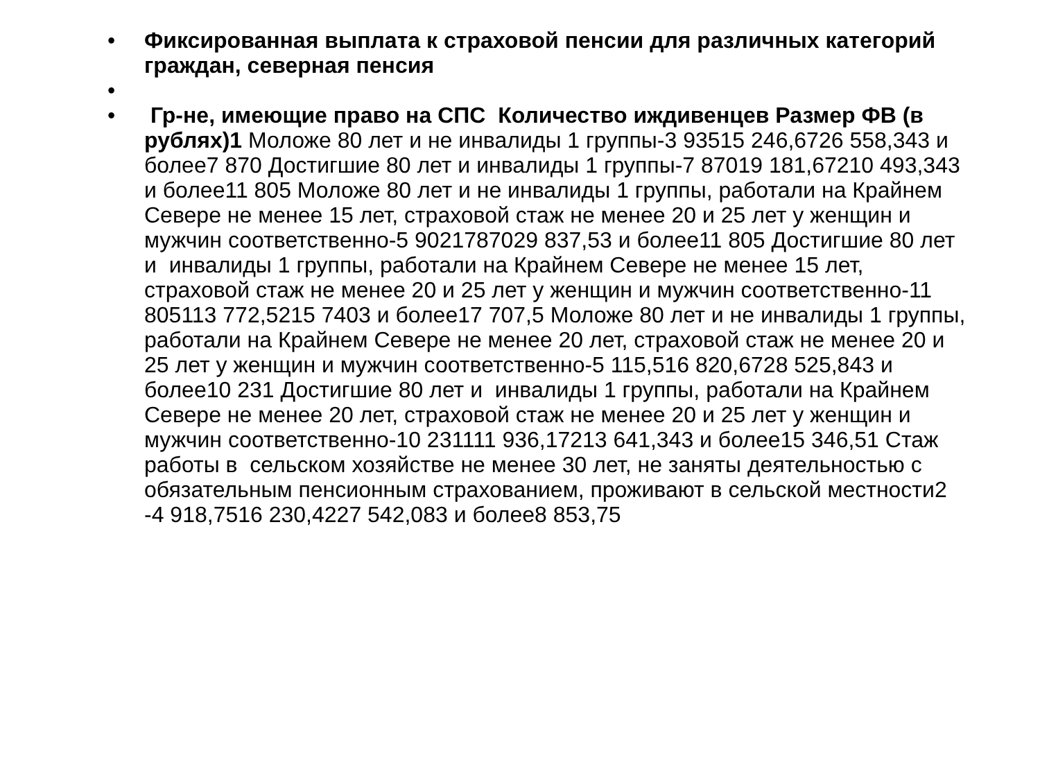• Фиксированная выплата к страховой пенсии для различных категорий граждан, северная пенсия
•
• Гр-не, имеющие право на СПС Количество иждивенцев Размер ФВ (в рублях)1 Моложе 80 лет и не инвалиды 1 группы-3 93515 246,6726 558,343 и более7 870 Достигшие 80 лет и инвалиды 1 группы-7 87019 181,67210 493,343 и более11 805 Моложе 80 лет и не инвалиды 1 группы, работали на Крайнем Севере не менее 15 лет, страховой стаж не менее 20 и 25 лет у женщин и мужчин соответственно-5 9021787029 837,53 и более11 805 Достигшие 80 лет и инвалиды 1 группы, работали на Крайнем Севере не менее 15 лет, страховой стаж не менее 20 и 25 лет у женщин и мужчин соответственно-11 805113 772,5215 7403 и более17 707,5 Моложе 80 лет и не инвалиды 1 группы, работали на Крайнем Севере не менее 20 лет, страховой стаж не менее 20 и 25 лет у женщин и мужчин соответственно-5 115,516 820,6728 525,843 и более10 231 Достигшие 80 лет и инвалиды 1 группы, работали на Крайнем Севере не менее 20 лет, страховой стаж не менее 20 и 25 лет у женщин и мужчин соответственно-10 231111 936,17213 641,343 и более15 346,51 Стаж работы в сельском хозяйстве не менее 30 лет, не заняты деятельностью с обязательным пенсионным страхованием, проживают в сельской местности2 -4 918,7516 230,4227 542,083 и более8 853,75